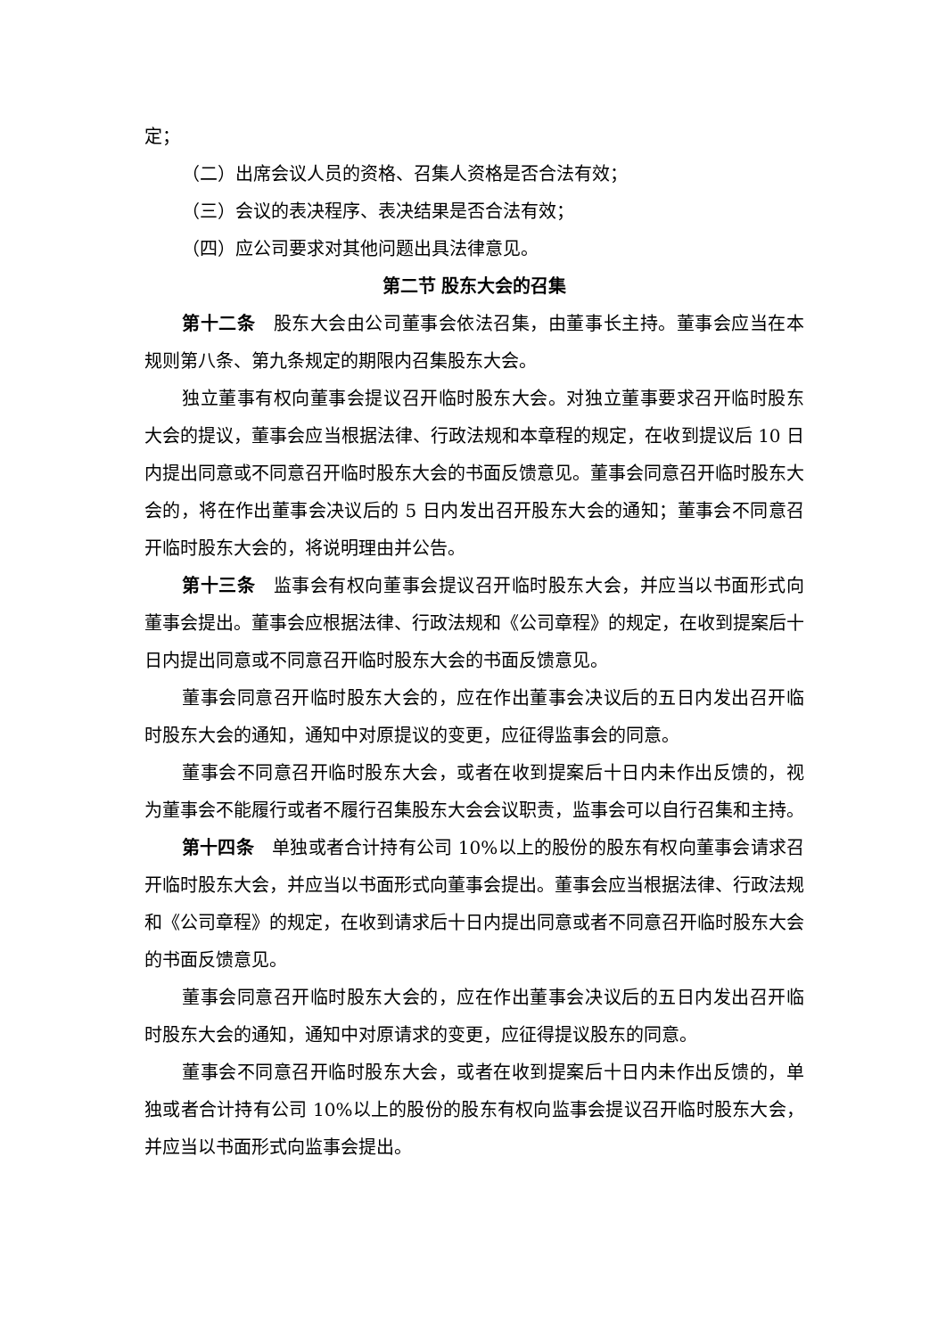定；
（二）出席会议人员的资格、召集人资格是否合法有效；
（三）会议的表决程序、表决结果是否合法有效；
（四）应公司要求对其他问题出具法律意见。
第二节 股东大会的召集
第十二条　股东大会由公司董事会依法召集，由董事长主持。董事会应当在本规则第八条、第九条规定的期限内召集股东大会。
独立董事有权向董事会提议召开临时股东大会。对独立董事要求召开临时股东大会的提议，董事会应当根据法律、行政法规和本章程的规定，在收到提议后 10 日内提出同意或不同意召开临时股东大会的书面反馈意见。董事会同意召开临时股东大会的，将在作出董事会决议后的 5 日内发出召开股东大会的通知；董事会不同意召开临时股东大会的，将说明理由并公告。
第十三条　监事会有权向董事会提议召开临时股东大会，并应当以书面形式向董事会提出。董事会应根据法律、行政法规和《公司章程》的规定，在收到提案后十日内提出同意或不同意召开临时股东大会的书面反馈意见。
董事会同意召开临时股东大会的，应在作出董事会决议后的五日内发出召开临时股东大会的通知，通知中对原提议的变更，应征得监事会的同意。
董事会不同意召开临时股东大会，或者在收到提案后十日内未作出反馈的，视为董事会不能履行或者不履行召集股东大会会议职责，监事会可以自行召集和主持。
第十四条　单独或者合计持有公司 10%以上的股份的股东有权向董事会请求召开临时股东大会，并应当以书面形式向董事会提出。董事会应当根据法律、行政法规和《公司章程》的规定，在收到请求后十日内提出同意或者不同意召开临时股东大会的书面反馈意见。
董事会同意召开临时股东大会的，应在作出董事会决议后的五日内发出召开临时股东大会的通知，通知中对原请求的变更，应征得提议股东的同意。
董事会不同意召开临时股东大会，或者在收到提案后十日内未作出反馈的，单独或者合计持有公司 10%以上的股份的股东有权向监事会提议召开临时股东大会，并应当以书面形式向监事会提出。